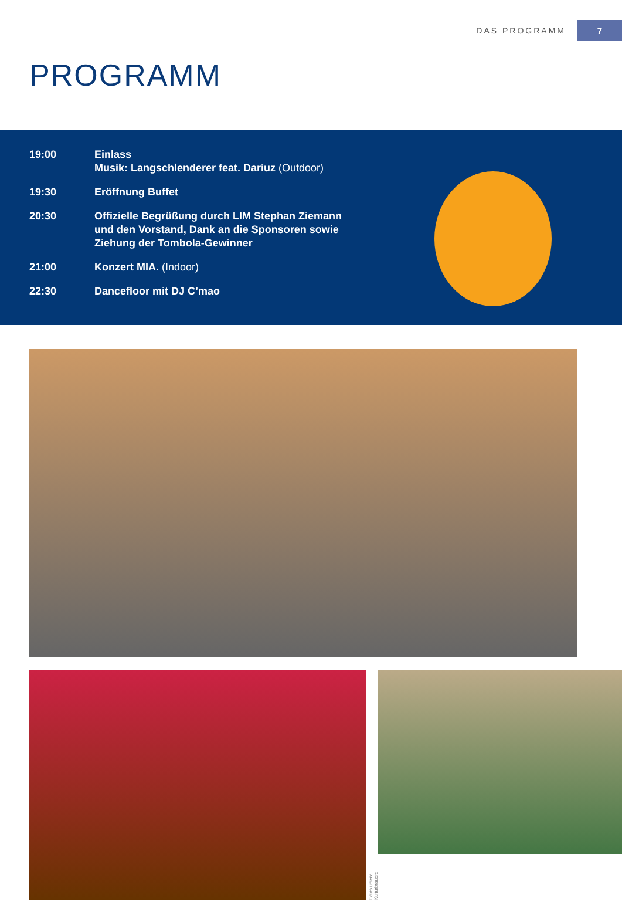DAS PROGRAMM 7
PROGRAMM
19:00 Einlass
Musik: Langschlenderer feat. Dariuz (Outdoor)
19:30 Eröffnung Buffet
20:30 Offizielle Begrüßung durch LIM Stephan Ziemann
und den Vorstand, Dank an die Sponsoren sowie
Ziehung der Tombola-Gewinner
21:00 Konzert MIA. (Indoor)
22:30 Dancefloor mit DJ C’mao
Fotos unten: Kulturbrauerei